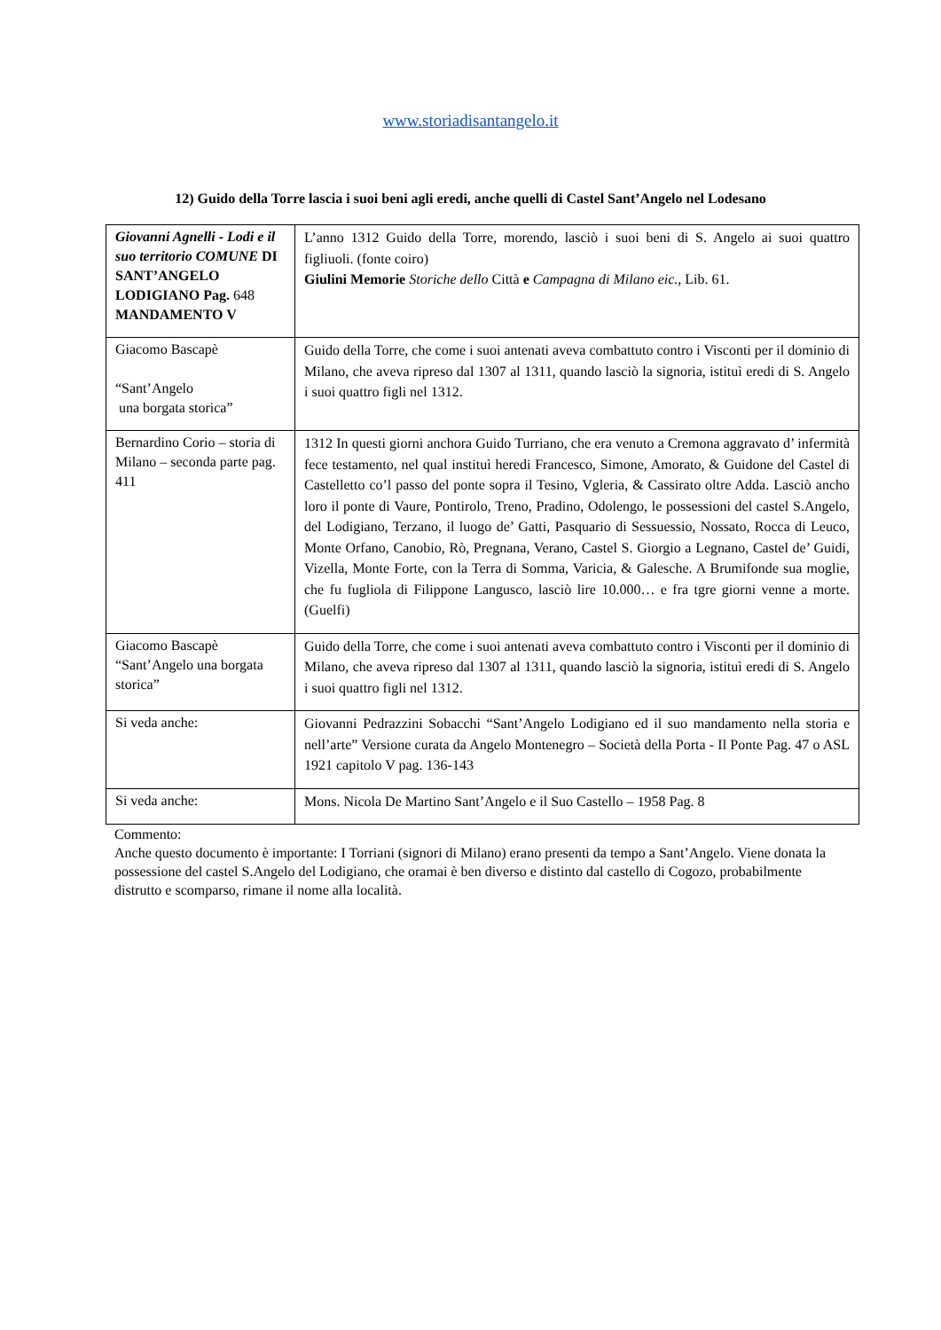www.storiadisantangelo.it
12) Guido della Torre lascia i suoi beni agli eredi, anche quelli di Castel Sant’Angelo nel Lodesano
| Giovanni Agnelli - Lodi e il suo territorio COMUNE DI SANT’ANGELO LODIGIANO Pag. 648 MANDAMENTO V | L’anno 1312 Guido della Torre, morendo, lasciò i suoi beni di S. Angelo ai suoi quattro figliuoli. (fonte coiro) Giulini Memorie Storiche dello Città e Campagna di Milano eic., Lib. 61. |
| Giacomo Bascapè “Sant’Angelo una borgata storica” | Guido della Torre, che come i suoi antenati aveva combattuto contro i Visconti per il dominio di Milano, che aveva ripreso dal 1307 al 1311, quando lasciò la signoria, istituì eredi di S. Angelo i suoi quattro figli nel 1312. |
| Bernardino Corio – storia di Milano – seconda parte pag. 411 | 1312 In questi giorni anchora Guido Turriano, che era venuto a Cremona aggravato d’ infermità fece testamento, nel qual instituì heredi Francesco, Simone, Amorato, & Guidone del Castel di Castelletto co’l passo del ponte sopra il Tesino, Vgleria, & Cassirato oltre Adda. Lasciò ancho loro il ponte di Vaure, Pontirolo, Treno, Pradino, Odolengo, le possessioni del castel S.Angelo, del Lodigiano, Terzano, il luogo de’ Gatti, Pasquario di Sessuessio, Nossato, Rocca di Leuco, Monte Orfano, Canobio, Rò, Pregnana, Verano, Castel S. Giorgio a Legnano, Castel de’ Guidi, Vizella, Monte Forte, con la Terra di Somma, Varicia, & Galesche. A Brumifonde sua moglie, che fu fugliola di Filippone Langusco, lasciò lire 10.000… e fra tgre giorni venne a morte. (Guelfi) |
| Giacomo Bascapè “Sant’Angelo una borgata storica” | Guido della Torre, che come i suoi antenati aveva combattuto contro i Visconti per il dominio di Milano, che aveva ripreso dal 1307 al 1311, quando lasciò la signoria, istituì eredi di S. Angelo i suoi quattro figli nel 1312. |
| Si veda anche: | Giovanni Pedrazzini Sobacchi “Sant’Angelo Lodigiano ed il suo mandamento nella storia e nell’arte” Versione curata da Angelo Montenegro – Società della Porta - Il Ponte Pag. 47 o ASL 1921 capitolo V pag. 136-143 |
| Si veda anche: | Mons. Nicola De Martino Sant’Angelo e il Suo Castello – 1958 Pag. 8 |
Commento:
Anche questo documento è importante: I Torriani (signori di Milano) erano presenti da tempo a Sant’Angelo. Viene donata la possessione del castel S.Angelo del Lodigiano, che oramai è ben diverso e distinto dal castello di Cogozo, probabilmente distrutto e scomparso, rimane il nome alla località.